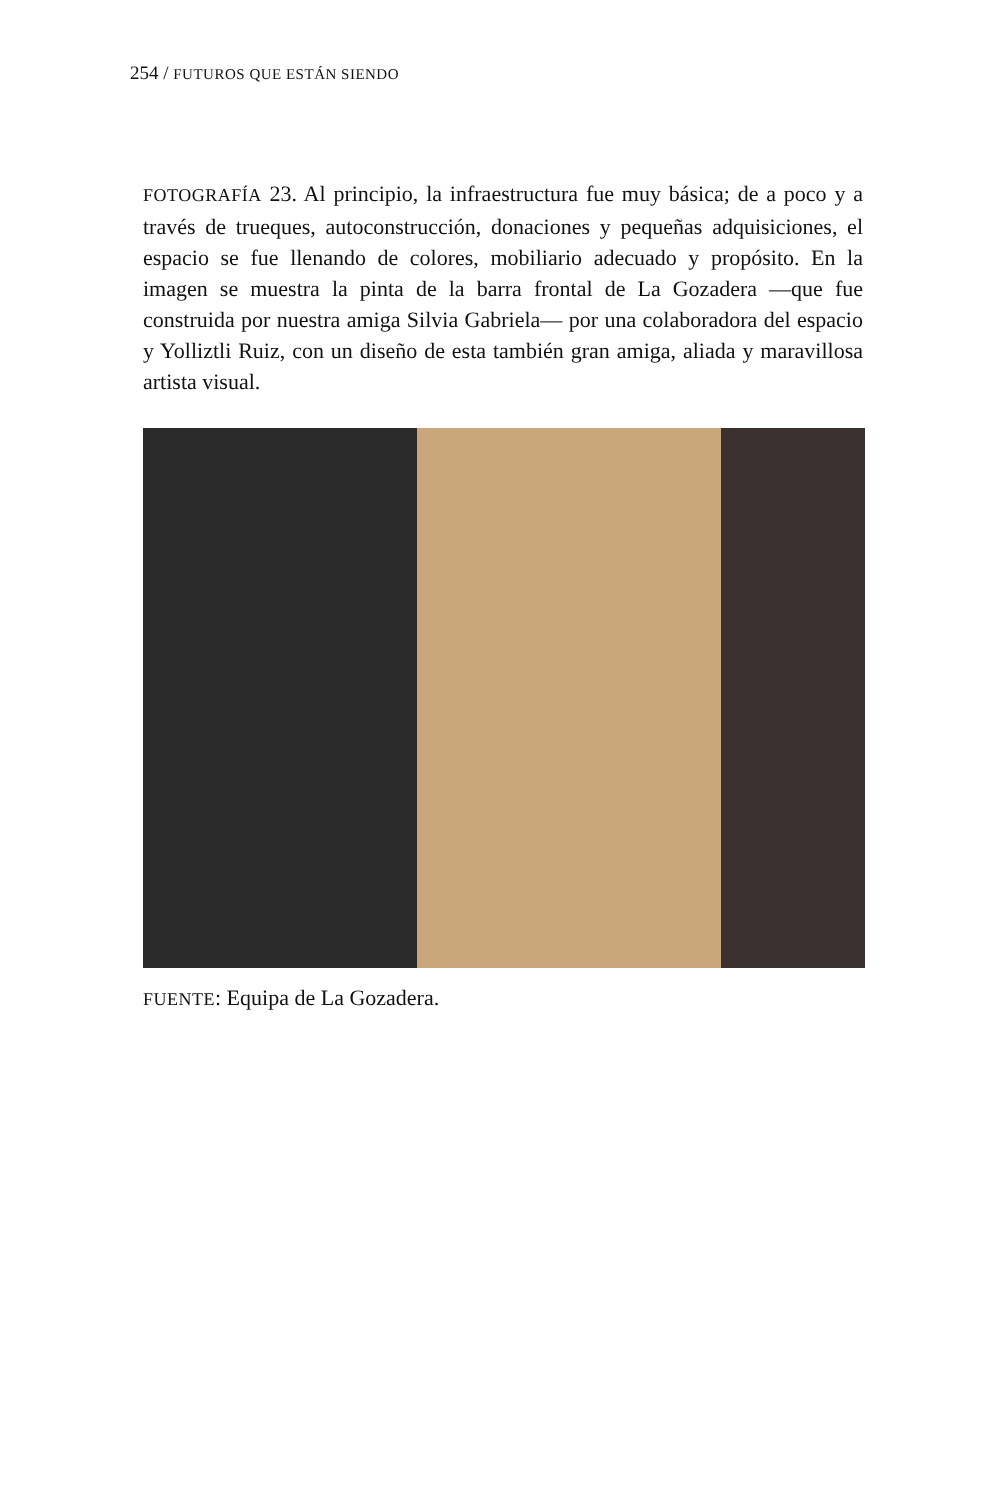254 / FUTUROS QUE ESTÁN SIENDO
FOTOGRAFÍA 23. Al principio, la infraestructura fue muy básica; de a poco y a través de trueques, autoconstrucción, donaciones y pequeñas adquisiciones, el espacio se fue llenando de colores, mobiliario adecuado y propósito. En la imagen se muestra la pinta de la barra frontal de La Gozadera —que fue construida por nuestra amiga Silvia Gabriela— por una colaboradora del espacio y Yolliztli Ruiz, con un diseño de esta también gran amiga, aliada y maravillosa artista visual.
FUENTE: Equipa de La Gozadera.